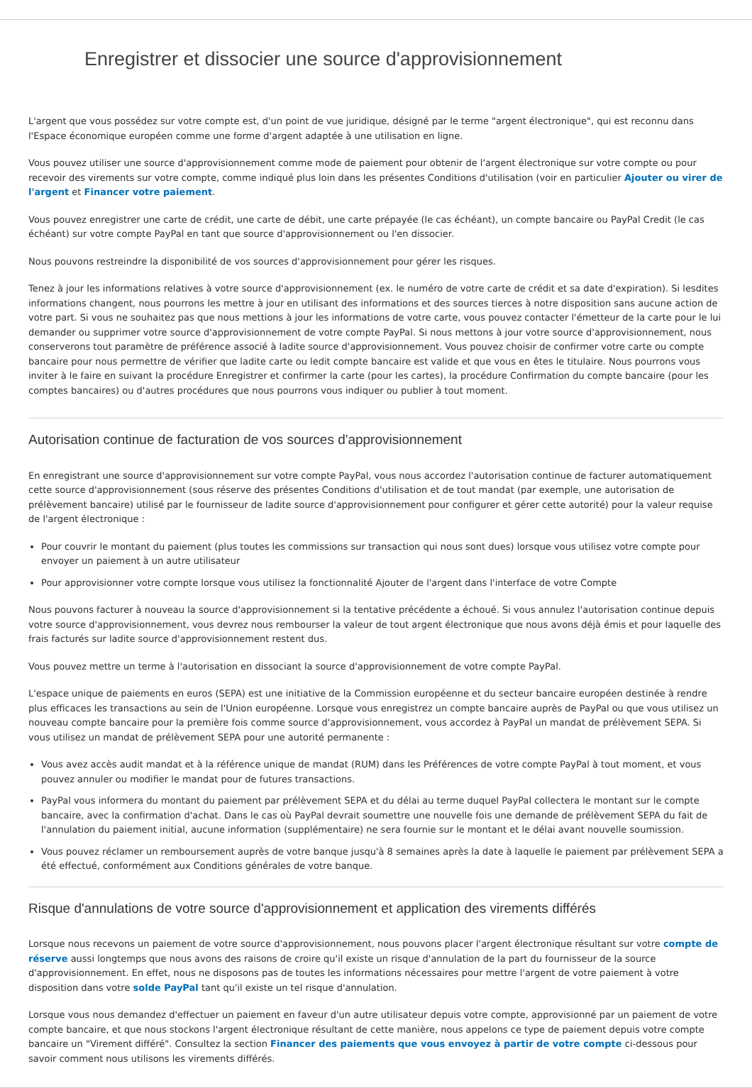Enregistrer et dissocier une source d'approvisionnement
L'argent que vous possédez sur votre compte est, d'un point de vue juridique, désigné par le terme "argent électronique", qui est reconnu dans l'Espace économique européen comme une forme d'argent adaptée à une utilisation en ligne.
Vous pouvez utiliser une source d'approvisionnement comme mode de paiement pour obtenir de l'argent électronique sur votre compte ou pour recevoir des virements sur votre compte, comme indiqué plus loin dans les présentes Conditions d'utilisation (voir en particulier Ajouter ou virer de l'argent et Financer votre paiement.
Vous pouvez enregistrer une carte de crédit, une carte de débit, une carte prépayée (le cas échéant), un compte bancaire ou PayPal Credit (le cas échéant) sur votre compte PayPal en tant que source d'approvisionnement ou l'en dissocier.
Nous pouvons restreindre la disponibilité de vos sources d'approvisionnement pour gérer les risques.
Tenez à jour les informations relatives à votre source d'approvisionnement (ex. le numéro de votre carte de crédit et sa date d'expiration). Si lesdites informations changent, nous pourrons les mettre à jour en utilisant des informations et des sources tierces à notre disposition sans aucune action de votre part. Si vous ne souhaitez pas que nous mettions à jour les informations de votre carte, vous pouvez contacter l'émetteur de la carte pour le lui demander ou supprimer votre source d'approvisionnement de votre compte PayPal. Si nous mettons à jour votre source d'approvisionnement, nous conserverons tout paramètre de préférence associé à ladite source d'approvisionnement. Vous pouvez choisir de confirmer votre carte ou compte bancaire pour nous permettre de vérifier que ladite carte ou ledit compte bancaire est valide et que vous en êtes le titulaire. Nous pourrons vous inviter à le faire en suivant la procédure Enregistrer et confirmer la carte (pour les cartes), la procédure Confirmation du compte bancaire (pour les comptes bancaires) ou d'autres procédures que nous pourrons vous indiquer ou publier à tout moment.
Autorisation continue de facturation de vos sources d'approvisionnement
En enregistrant une source d'approvisionnement sur votre compte PayPal, vous nous accordez l'autorisation continue de facturer automatiquement cette source d'approvisionnement (sous réserve des présentes Conditions d'utilisation et de tout mandat (par exemple, une autorisation de prélèvement bancaire) utilisé par le fournisseur de ladite source d'approvisionnement pour configurer et gérer cette autorité) pour la valeur requise de l'argent électronique :
Pour couvrir le montant du paiement (plus toutes les commissions sur transaction qui nous sont dues) lorsque vous utilisez votre compte pour envoyer un paiement à un autre utilisateur
Pour approvisionner votre compte lorsque vous utilisez la fonctionnalité Ajouter de l'argent dans l'interface de votre Compte
Nous pouvons facturer à nouveau la source d'approvisionnement si la tentative précédente a échoué. Si vous annulez l'autorisation continue depuis votre source d'approvisionnement, vous devrez nous rembourser la valeur de tout argent électronique que nous avons déjà émis et pour laquelle des frais facturés sur ladite source d'approvisionnement restent dus.
Vous pouvez mettre un terme à l'autorisation en dissociant la source d'approvisionnement de votre compte PayPal.
L'espace unique de paiements en euros (SEPA) est une initiative de la Commission européenne et du secteur bancaire européen destinée à rendre plus efficaces les transactions au sein de l'Union européenne. Lorsque vous enregistrez un compte bancaire auprès de PayPal ou que vous utilisez un nouveau compte bancaire pour la première fois comme source d'approvisionnement, vous accordez à PayPal un mandat de prélèvement SEPA. Si vous utilisez un mandat de prélèvement SEPA pour une autorité permanente :
Vous avez accès audit mandat et à la référence unique de mandat (RUM) dans les Préférences de votre compte PayPal à tout moment, et vous pouvez annuler ou modifier le mandat pour de futures transactions.
PayPal vous informera du montant du paiement par prélèvement SEPA et du délai au terme duquel PayPal collectera le montant sur le compte bancaire, avec la confirmation d'achat. Dans le cas où PayPal devrait soumettre une nouvelle fois une demande de prélèvement SEPA du fait de l'annulation du paiement initial, aucune information (supplémentaire) ne sera fournie sur le montant et le délai avant nouvelle soumission.
Vous pouvez réclamer un remboursement auprès de votre banque jusqu'à 8 semaines après la date à laquelle le paiement par prélèvement SEPA a été effectué, conformément aux Conditions générales de votre banque.
Risque d'annulations de votre source d'approvisionnement et application des virements différés
Lorsque nous recevons un paiement de votre source d'approvisionnement, nous pouvons placer l'argent électronique résultant sur votre compte de réserve aussi longtemps que nous avons des raisons de croire qu'il existe un risque d'annulation de la part du fournisseur de la source d'approvisionnement. En effet, nous ne disposons pas de toutes les informations nécessaires pour mettre l'argent de votre paiement à votre disposition dans votre solde PayPal tant qu'il existe un tel risque d'annulation.
Lorsque vous nous demandez d'effectuer un paiement en faveur d'un autre utilisateur depuis votre compte, approvisionné par un paiement de votre compte bancaire, et que nous stockons l'argent électronique résultant de cette manière, nous appelons ce type de paiement depuis votre compte bancaire un "Virement différé". Consultez la section Financer des paiements que vous envoyez à partir de votre compte ci-dessous pour savoir comment nous utilisons les virements différés.